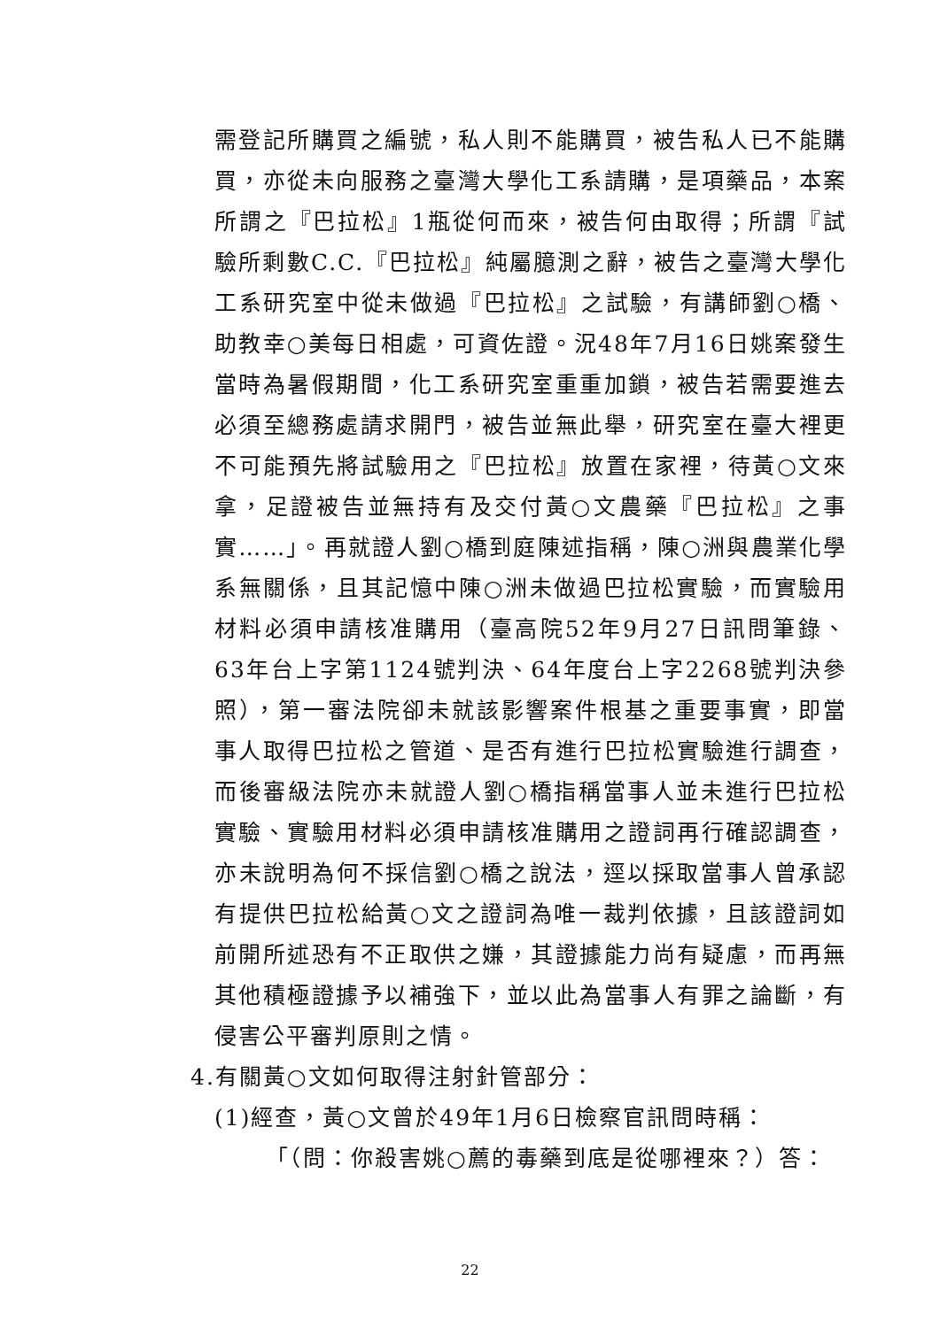需登記所購買之編號，私人則不能購買，被告私人已不能購買，亦從未向服務之臺灣大學化工系請購，是項藥品，本案所謂之『巴拉松』1瓶從何而來，被告何由取得；所謂『試驗所剩數C.C.『巴拉松』純屬臆測之辭，被告之臺灣大學化工系研究室中從未做過『巴拉松』之試驗，有講師劉○橋、助教幸○美每日相處，可資佐證。況48年7月16日姚案發生當時為暑假期間，化工系研究室重重加鎖，被告若需要進去必須至總務處請求開門，被告並無此舉，研究室在臺大裡更不可能預先將試驗用之『巴拉松』放置在家裡，待黃○文來拿，足證被告並無持有及交付黃○文農藥『巴拉松』之事實……」。再就證人劉○橋到庭陳述指稱，陳○洲與農業化學系無關係，且其記憶中陳○洲未做過巴拉松實驗，而實驗用材料必須申請核准購用（臺高院52年9月27日訊問筆錄、63年台上字第1124號判決、64年度台上字2268號判決參照），第一審法院卻未就該影響案件根基之重要事實，即當事人取得巴拉松之管道、是否有進行巴拉松實驗進行調查，而後審級法院亦未就證人劉○橋指稱當事人並未進行巴拉松實驗、實驗用材料必須申請核准購用之證詞再行確認調查，亦未說明為何不採信劉○橋之說法，逕以採取當事人曾承認有提供巴拉松給黃○文之證詞為唯一裁判依據，且該證詞如前開所述恐有不正取供之嫌，其證據能力尚有疑慮，而再無其他積極證據予以補強下，並以此為當事人有罪之論斷，有侵害公平審判原則之情。
4.有關黃○文如何取得注射針管部分：
(1)經查，黃○文曾於49年1月6日檢察官訊問時稱：
「（問：你殺害姚○薦的毒藥到底是從哪裡來？）答：
22